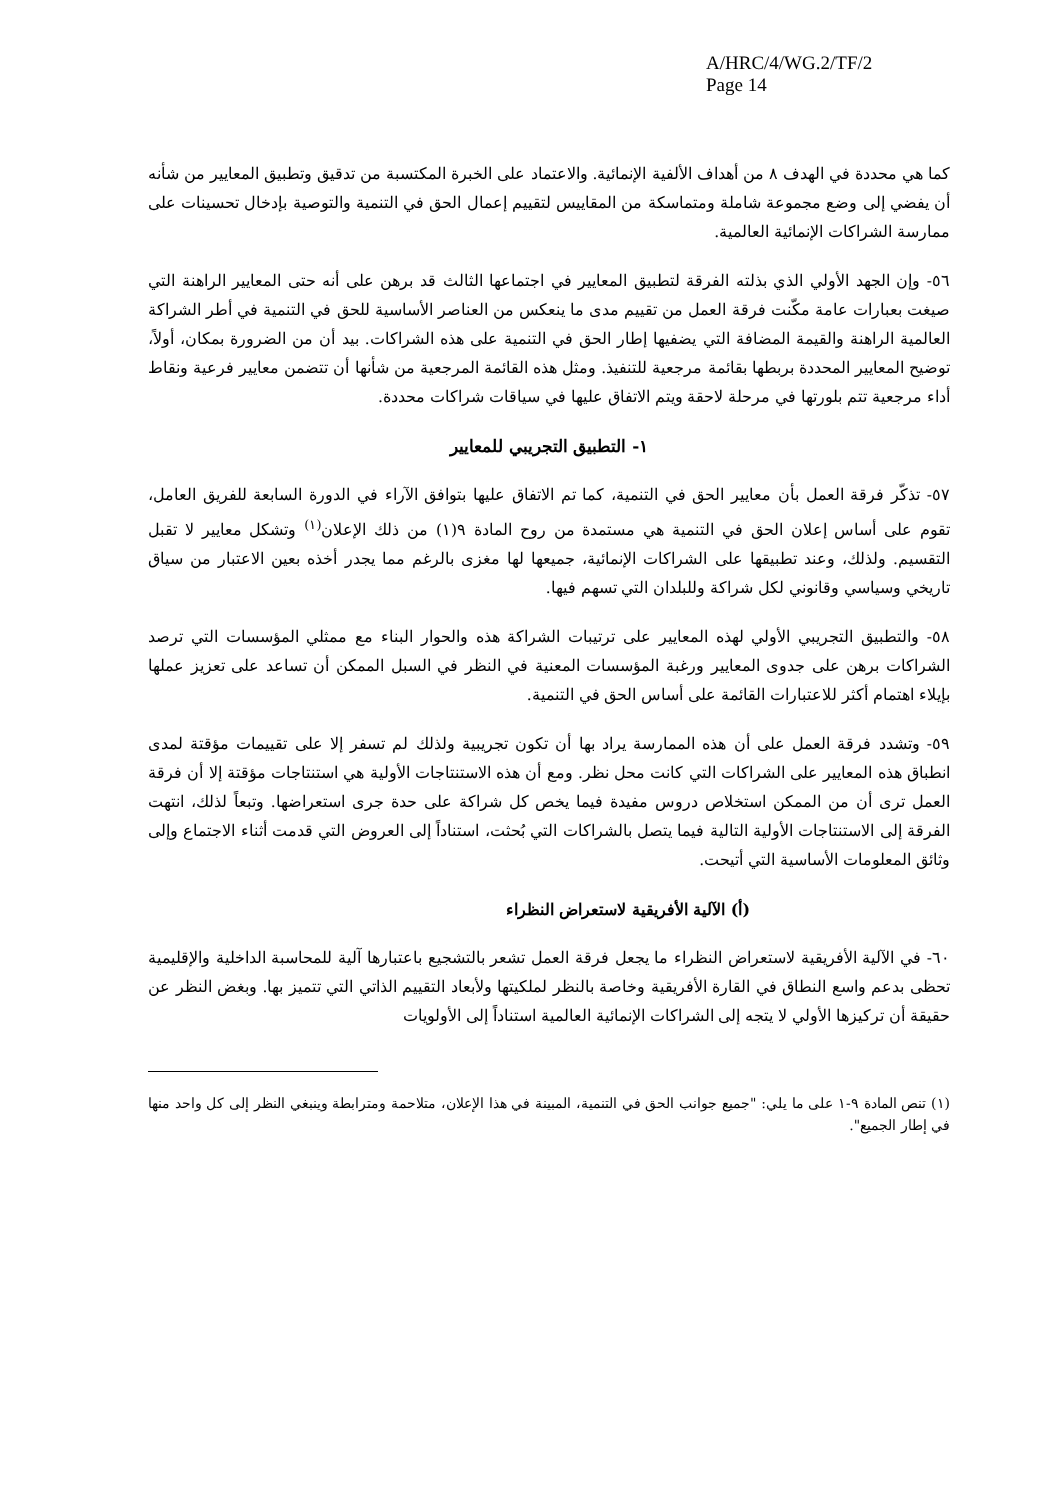A/HRC/4/WG.2/TF/2
Page 14
كما هي محددة في الهدف ٨ من أهداف الألفية الإنمائية. والاعتماد على الخبرة المكتسبة من تدقيق وتطبيق المعايير من شأنه أن يفضي إلى وضع مجموعة شاملة ومتماسكة من المقاييس لتقييم إعمال الحق في التنمية والتوصية بإدخال تحسينات على ممارسة الشراكات الإنمائية العالمية.
٥٦- وإن الجهد الأولي الذي بذلته الفرقة لتطبيق المعايير في اجتماعها الثالث قد برهن على أنه حتى المعايير الراهنة التي صيغت بعبارات عامة مكّنت فرقة العمل من تقييم مدى ما ينعكس من العناصر الأساسية للحق في التنمية في أطر الشراكة العالمية الراهنة والقيمة المضافة التي يضفيها إطار الحق في التنمية على هذه الشراكات. بيد أن من الضرورة بمكان، أولاً، توضيح المعايير المحددة بربطها بقائمة مرجعية للتنفيذ. ومثل هذه القائمة المرجعية من شأنها أن تتضمن معايير فرعية ونقاط أداء مرجعية تتم بلورتها في مرحلة لاحقة ويتم الاتفاق عليها في سياقات شراكات محددة.
١- التطبيق التجريبي للمعايير
٥٧- تذكّر فرقة العمل بأن معايير الحق في التنمية، كما تم الاتفاق عليها بتوافق الآراء في الدورة السابعة للفريق العامل، تقوم على أساس إعلان الحق في التنمية هي مستمدة من روح المادة ٩(١) من ذلك الإعلان<sup>(١)</sup> وتشكل معايير لا تقبل التقسيم. ولذلك، وعند تطبيقها على الشراكات الإنمائية، جميعها لها مغزى بالرغم مما يجدر أخذه بعين الاعتبار من سياق تاريخي وسياسي وقانوني لكل شراكة وللبلدان التي تسهم فيها.
٥٨- والتطبيق التجريبي الأولي لهذه المعايير على ترتيبات الشراكة هذه والحوار البناء مع ممثلي المؤسسات التي ترصد الشراكات برهن على جدوى المعايير ورغبة المؤسسات المعنية في النظر في السبل الممكن أن تساعد على تعزيز عملها بإيلاء اهتمام أكثر للاعتبارات القائمة على أساس الحق في التنمية.
٥٩- وتشدد فرقة العمل على أن هذه الممارسة يراد بها أن تكون تجريبية ولذلك لم تسفر إلا على تقييمات مؤقتة لمدى انطباق هذه المعايير على الشراكات التي كانت محل نظر. ومع أن هذه الاستنتاجات الأولية هي استنتاجات مؤقتة إلا أن فرقة العمل ترى أن من الممكن استخلاص دروس مفيدة فيما يخص كل شراكة على حدة جرى استعراضها. وتبعاً لذلك، انتهت الفرقة إلى الاستنتاجات الأولية التالية فيما يتصل بالشراكات التي بُحثت، استناداً إلى العروض التي قدمت أثناء الاجتماع وإلى وثائق المعلومات الأساسية التي أتيحت.
(أ) الآلية الأفريقية لاستعراض النظراء
٦٠- في الآلية الأفريقية لاستعراض النظراء ما يجعل فرقة العمل تشعر بالتشجيع باعتبارها آلية للمحاسبة الداخلية والإقليمية تحظى بدعم واسع النطاق في القارة الأفريقية وخاصة بالنظر لملكيتها ولأبعاد التقييم الذاتي التي تتميز بها. وبغض النظر عن حقيقة أن تركيزها الأولي لا يتجه إلى الشراكات الإنمائية العالمية استناداً إلى الأولويات
(١) تنص المادة ٩-١ على ما يلي: "جميع جوانب الحق في التنمية، المبينة في هذا الإعلان، متلاحمة ومترابطة وينبغي النظر إلى كل واحد منها في إطار الجميع".